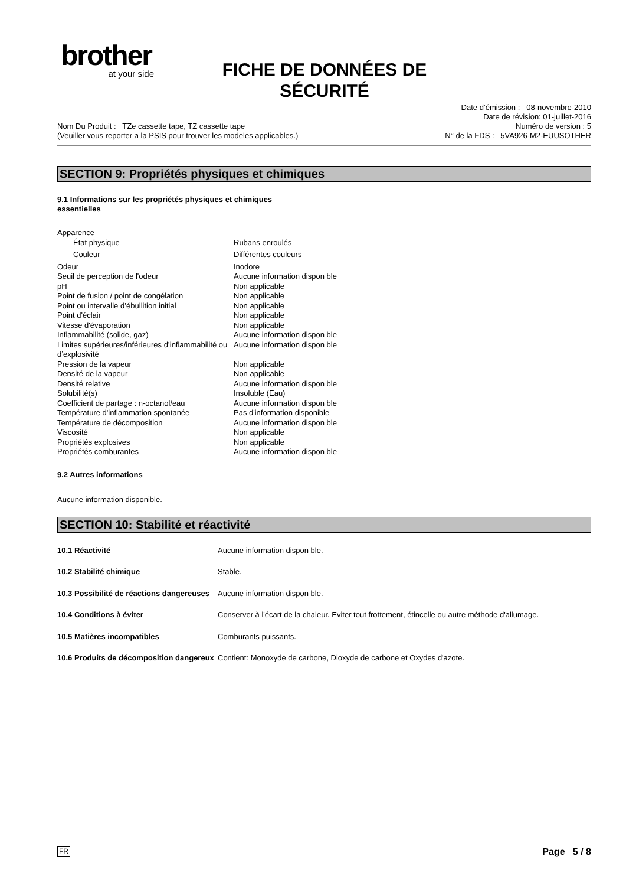brother
at your side
FICHE DE DONNÉES DE SÉCURITÉ
Nom Du Produit : TZe cassette tape, TZ cassette tape
(Veuiller vous reporter a la PSIS pour trouver les modeles applicables.)
Date d’émission : 08-novembre-2010
Date de révision: 01-juillet-2016
Numéro de version : 5
N° de la FDS : 5VA926-M2-EUUSOTHER
SECTION 9: Propriétés physiques et chimiques
9.1 Informations sur les propriétés physiques et chimiques essentielles
| Apparence | |
| État physique | Rubans enroulés |
| Couleur | Différentes couleurs |
| Odeur | Inodore |
| Seuil de perception de l'odeur | Aucune information dispon ble |
| pH | Non applicable |
| Point de fusion / point de congélation | Non applicable |
| Point ou intervalle d’ébullition initial | Non applicable |
| Point d'éclair | Non applicable |
| Vitesse d'évaporation | Non applicable |
| Inflammabilité (solide, gaz) | Aucune information dispon ble |
| Limites supérieures/inférieures d’inflammabilité ou d’explosivité | Aucune information dispon ble |
| Pression de la vapeur | Non applicable |
| Densité de la vapeur | Non applicable |
| Densité relative | Aucune information dispon ble |
| Solubilité(s) | Insoluble (Eau) |
| Coefficient de partage : n-octanol/eau | Aucune information dispon ble |
| Température d'inflammation spontanée | Pas d'information disponible |
| Température de décomposition | Aucune information dispon ble |
| Viscosité | Non applicable |
| Propriétés explosives | Non applicable |
| Propriétés comburantes | Aucune information dispon ble |
9.2 Autres informations
Aucune information disponible.
SECTION 10: Stabilité et réactivité
| 10.1 Réactivité | Aucune information dispon ble. |
| 10.2 Stabilité chimique | Stable. |
| 10.3 Possibilité de réactions dangereuses | Aucune information dispon ble. |
| 10.4 Conditions à éviter | Conserver à l'écart de la chaleur. Eviter tout frottement, étincelle ou autre méthode d'allumage. |
| 10.5 Matières incompatibles | Comburants puissants. |
| 10.6 Produits de décomposition dangereux | Contient: Monoxyde de carbone, Dioxyde de carbone et Oxydes d'azote. |
FR Page 5 / 8